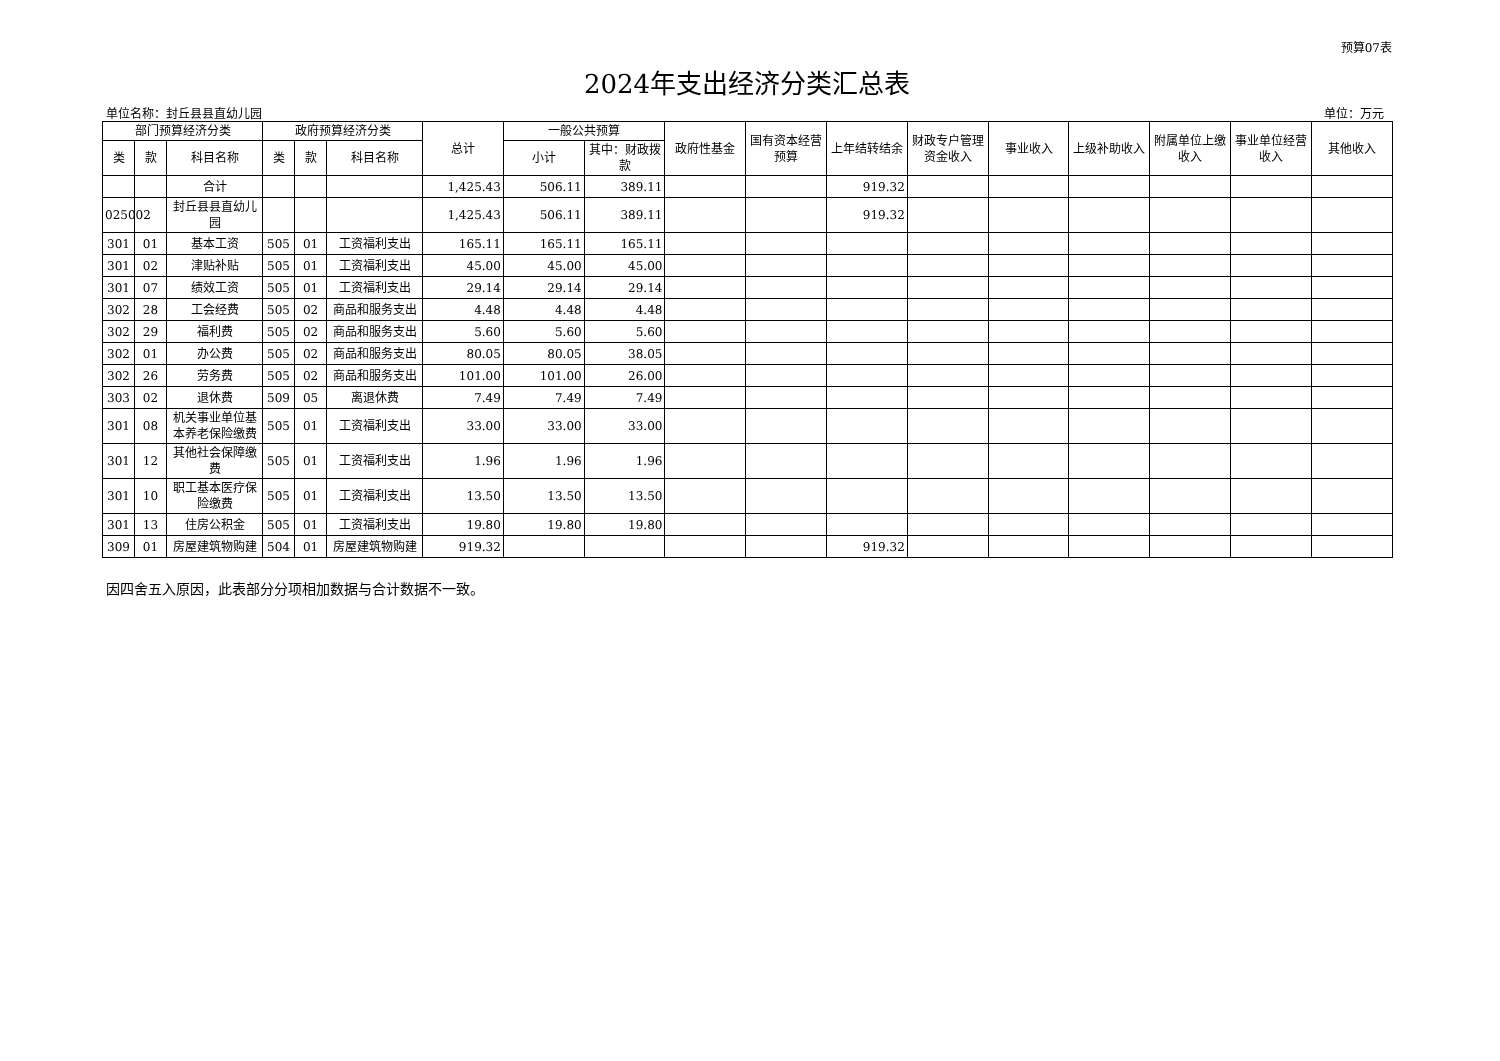预算07表
2024年支出经济分类汇总表
单位名称：封丘县县直幼儿园 单位：万元
| 部门预算经济分类 | | | 政府预算经济分类 | | | 总计 | 一般公共预算 | | 政府性基金 | 国有资本经营预算 | 上年结转结余 | 财政专户管理资金收入 | 事业收入 | 上级补助收入 | 附属单位上缴收入 | 事业单位经营收入 | 其他收入 |
| --- | --- | --- | --- | --- | --- | --- | --- | --- | --- | --- | --- | --- | --- | --- | --- | --- | --- |
| 类 | 款 | 科目名称 | 类 | 款 | 科目名称 | | 小计 | 其中：财政拨款 | | | | | | | | | |
| | | 合计 | | | | 1,425.43 | 506.11 | 389.11 | | | 919.32 | | | | | | |
| 025002 | | 封丘县县直幼儿园 | | | | 1,425.43 | 506.11 | 389.11 | | | 919.32 | | | | | | |
| 301 | 01 | 基本工资 | 505 | 01 | 工资福利支出 | 165.11 | 165.11 | 165.11 | | | | | | | | | |
| 301 | 02 | 津贴补贴 | 505 | 01 | 工资福利支出 | 45.00 | 45.00 | 45.00 | | | | | | | | | |
| 301 | 07 | 绩效工资 | 505 | 01 | 工资福利支出 | 29.14 | 29.14 | 29.14 | | | | | | | | | |
| 302 | 28 | 工会经费 | 505 | 02 | 商品和服务支出 | 4.48 | 4.48 | 4.48 | | | | | | | | | |
| 302 | 29 | 福利费 | 505 | 02 | 商品和服务支出 | 5.60 | 5.60 | 5.60 | | | | | | | | | |
| 302 | 01 | 办公费 | 505 | 02 | 商品和服务支出 | 80.05 | 80.05 | 38.05 | | | | | | | | | |
| 302 | 26 | 劳务费 | 505 | 02 | 商品和服务支出 | 101.00 | 101.00 | 26.00 | | | | | | | | | |
| 303 | 02 | 退休费 | 509 | 05 | 离退休费 | 7.49 | 7.49 | 7.49 | | | | | | | | | |
| 301 | 08 | 机关事业单位基本养老保险缴费 | 505 | 01 | 工资福利支出 | 33.00 | 33.00 | 33.00 | | | | | | | | | |
| 301 | 12 | 其他社会保障缴费 | 505 | 01 | 工资福利支出 | 1.96 | 1.96 | 1.96 | | | | | | | | | |
| 301 | 10 | 职工基本医疗保险缴费 | 505 | 01 | 工资福利支出 | 13.50 | 13.50 | 13.50 | | | | | | | | | |
| 301 | 13 | 住房公积金 | 505 | 01 | 工资福利支出 | 19.80 | 19.80 | 19.80 | | | | | | | | | |
| 309 | 01 | 房屋建筑物购建 | 504 | 01 | 房屋建筑物购建 | 919.32 | | | | | 919.32 | | | | | | |
因四舍五入原因，此表部分分项相加数据与合计数据不一致。